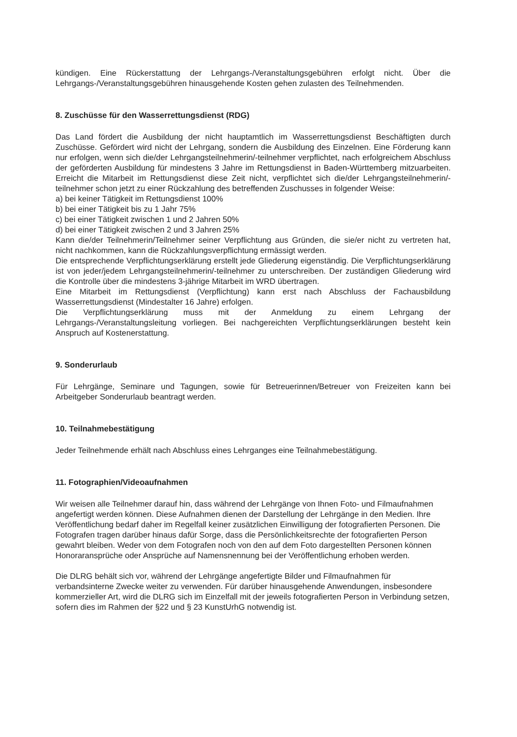kündigen. Eine Rückerstattung der Lehrgangs-/Veranstaltungsgebühren erfolgt nicht. Über die Lehrgangs-/Veranstaltungsgebühren hinausgehende Kosten gehen zulasten des Teilnehmenden.
8. Zuschüsse für den Wasserrettungsdienst (RDG)
Das Land fördert die Ausbildung der nicht hauptamtlich im Wasserrettungsdienst Beschäftigten durch Zuschüsse. Gefördert wird nicht der Lehrgang, sondern die Ausbildung des Einzelnen. Eine Förderung kann nur erfolgen, wenn sich die/der Lehrgangsteilnehmerin/-teilnehmer verpflichtet, nach erfolgreichem Abschluss der geförderten Ausbildung für mindestens 3 Jahre im Rettungsdienst in Baden-Württemberg mitzuarbeiten. Erreicht die Mitarbeit im Rettungsdienst diese Zeit nicht, verpflichtet sich die/der Lehrgangsteilnehmerin/-teilnehmer schon jetzt zu einer Rückzahlung des betreffenden Zuschusses in folgender Weise:
a) bei keiner Tätigkeit im Rettungsdienst 100%
b) bei einer Tätigkeit bis zu 1 Jahr 75%
c) bei einer Tätigkeit zwischen 1 und 2 Jahren 50%
d) bei einer Tätigkeit zwischen 2 und 3 Jahren 25%
Kann die/der Teilnehmerin/Teilnehmer seiner Verpflichtung aus Gründen, die sie/er nicht zu vertreten hat, nicht nachkommen, kann die Rückzahlungsverpflichtung ermässigt werden.
Die entsprechende Verpflichtungserklärung erstellt jede Gliederung eigenständig. Die Verpflichtungserklärung ist von jeder/jedem Lehrgangsteilnehmerin/-teilnehmer zu unterschreiben. Der zuständigen Gliederung wird die Kontrolle über die mindestens 3-jährige Mitarbeit im WRD übertragen.
Eine Mitarbeit im Rettungsdienst (Verpflichtung) kann erst nach Abschluss der Fachausbildung Wasserrettungsdienst (Mindestalter 16 Jahre) erfolgen.
Die Verpflichtungserklärung muss mit der Anmeldung zu einem Lehrgang der Lehrgangs-/Veranstaltungsleitung vorliegen. Bei nachgereichten Verpflichtungserklärungen besteht kein Anspruch auf Kostenerstattung.
9. Sonderurlaub
Für Lehrgänge, Seminare und Tagungen, sowie für Betreuerinnen/Betreuer von Freizeiten kann bei Arbeitgeber Sonderurlaub beantragt werden.
10. Teilnahmebestätigung
Jeder Teilnehmende erhält nach Abschluss eines Lehrganges eine Teilnahmebestätigung.
11. Fotographien/Videoaufnahmen
Wir weisen alle Teilnehmer darauf hin, dass während der Lehrgänge von Ihnen Foto- und Filmaufnahmen angefertigt werden können. Diese Aufnahmen dienen der Darstellung der Lehrgänge in den Medien. Ihre Veröffentlichung bedarf daher im Regelfall keiner zusätzlichen Einwilligung der fotografierten Personen. Die Fotografen tragen darüber hinaus dafür Sorge, dass die Persönlichkeitsrechte der fotografierten Person gewahrt bleiben. Weder von dem Fotografen noch von den auf dem Foto dargestellten Personen können Honoraransprüche oder Ansprüche auf Namensnennung bei der Veröffentlichung erhoben werden.
Die DLRG behält sich vor, während der Lehrgänge angefertigte Bilder und Filmaufnahmen für verbandsinterne Zwecke weiter zu verwenden. Für darüber hinausgehende Anwendungen, insbesondere kommerzieller Art, wird die DLRG sich im Einzelfall mit der jeweils fotografierten Person in Verbindung setzen, sofern dies im Rahmen der §22 und § 23 KunstUrhG notwendig ist.